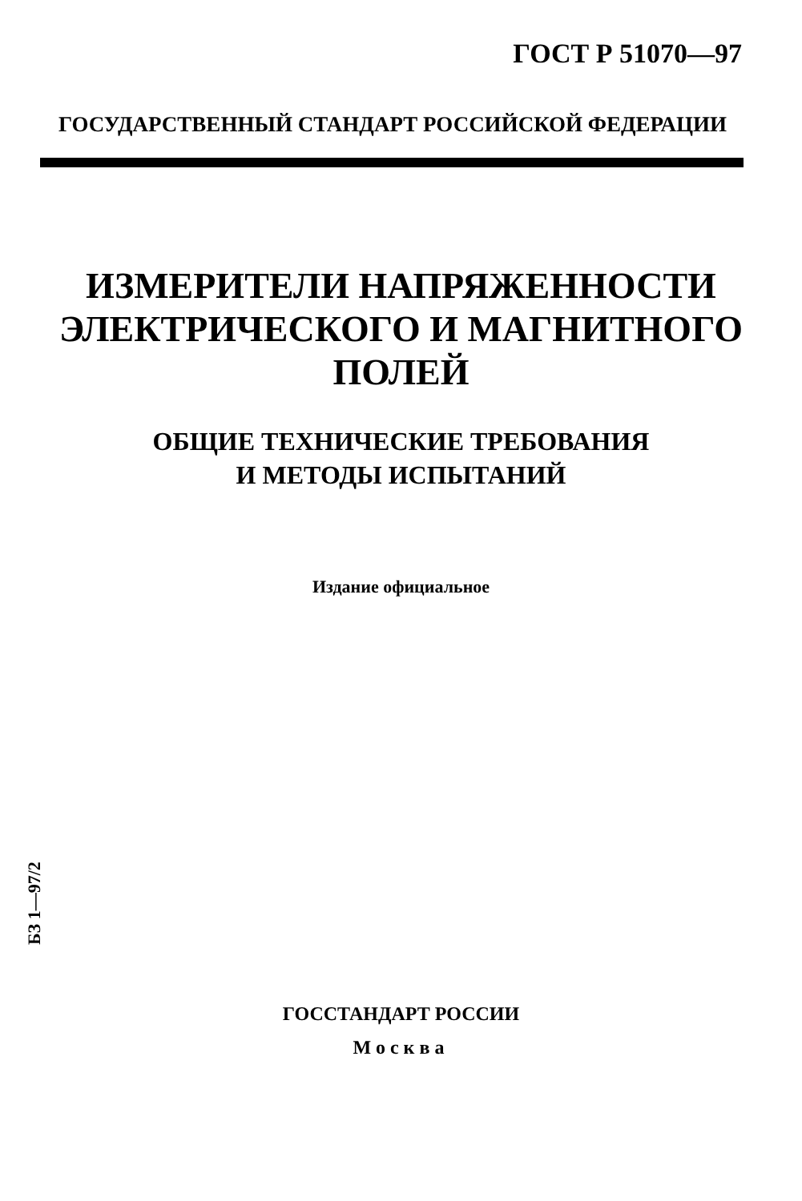ГОСТ Р 51070—97
ГОСУДАРСТВЕННЫЙ СТАНДАРТ РОССИЙСКОЙ ФЕДЕРАЦИИ
ИЗМЕРИТЕЛИ НАПРЯЖЕННОСТИ
ЭЛЕКТРИЧЕСКОГО И МАГНИТНОГО
ПОЛЕЙ
ОБЩИЕ ТЕХНИЧЕСКИЕ ТРЕБОВАНИЯ
И МЕТОДЫ ИСПЫТАНИЙ
Издание официальное
БЗ 1—97/2
ГОССТАНДАРТ РОССИИ
Москва